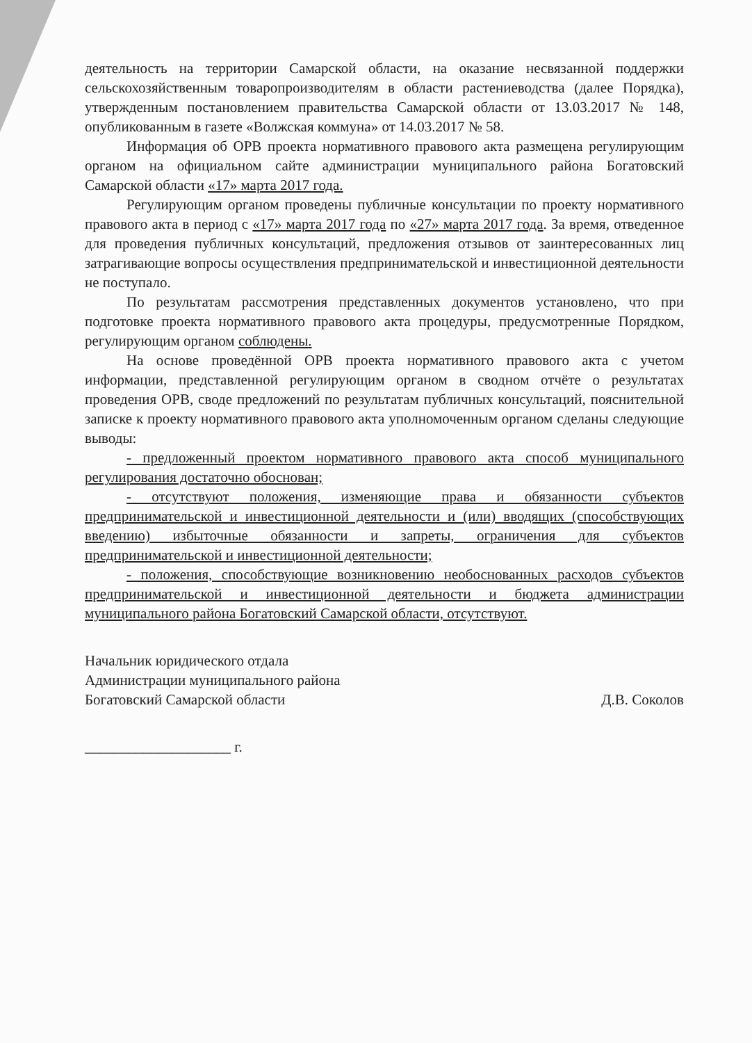деятельность на территории Самарской области, на оказание несвязанной поддержки сельскохозяйственным товаропроизводителям в области растениеводства (далее Порядка), утвержденным постановлением правительства Самарской области от 13.03.2017 № 148, опубликованным в газете «Волжская коммуна» от 14.03.2017 № 58.
Информация об ОРВ проекта нормативного правового акта размещена регулирующим органом на официальном сайте администрации муниципального района Богатовский Самарской области «17» марта 2017 года.
Регулирующим органом проведены публичные консультации по проекту нормативного правового акта в период с «17» марта 2017 года по «27» марта 2017 года. За время, отведенное для проведения публичных консультаций, предложения отзывов от заинтересованных лиц затрагивающие вопросы осуществления предпринимательской и инвестиционной деятельности не поступало.
По результатам рассмотрения представленных документов установлено, что при подготовке проекта нормативного правового акта процедуры, предусмотренные Порядком, регулирующим органом соблюдены.
На основе проведённой ОРВ проекта нормативного правового акта с учетом информации, представленной регулирующим органом в сводном отчёте о результатах проведения ОРВ, своде предложений по результатам публичных консультаций, пояснительной записке к проекту нормативного правового акта уполномоченным органом сделаны следующие выводы:
- предложенный проектом нормативного правового акта способ муниципального регулирования достаточно обоснован;
- отсутствуют положения, изменяющие права и обязанности субъектов предпринимательской и инвестиционной деятельности и (или) вводящих (способствующих введению) избыточные обязанности и запреты, ограничения для субъектов предпринимательской и инвестиционной деятельности;
- положения, способствующие возникновению необоснованных расходов субъектов предпринимательской и инвестиционной деятельности и бюджета администрации муниципального района Богатовский Самарской области, отсутствуют.
Начальник юридического отдала
Администрации муниципального района
Богатовский Самарской области
Д.В. Соколов
____________________ г.